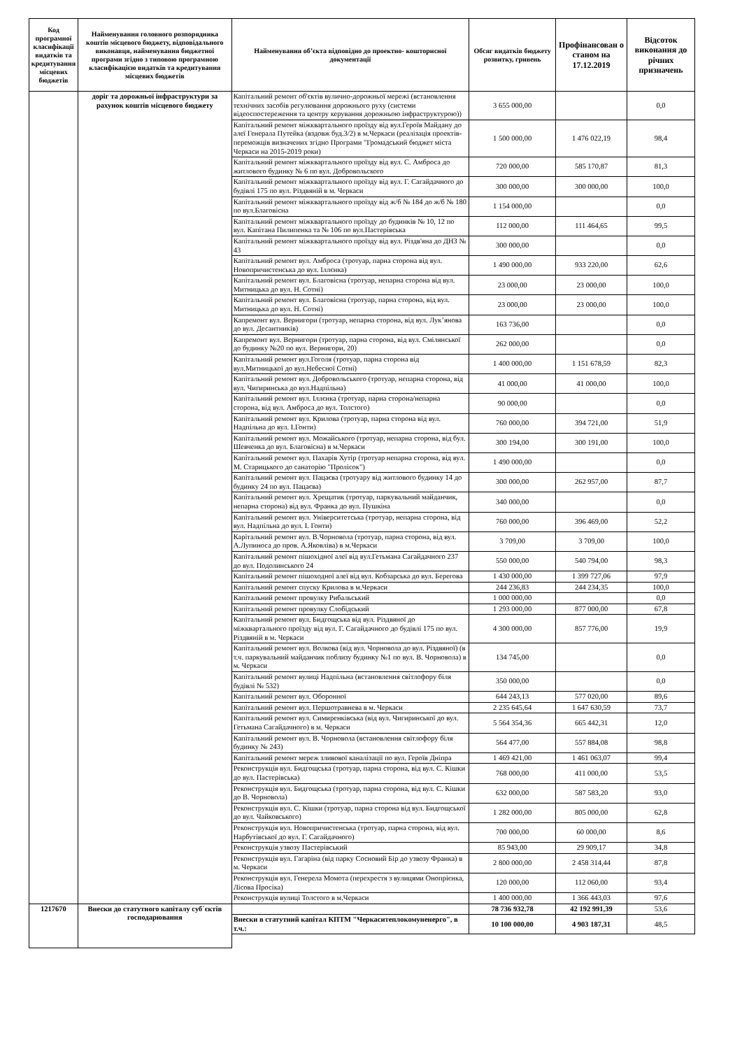| Код програмної класифікації видатків та кредитування місцевих бюджетів | Найменування головного розпорядника коштів місцевого бюджету, відповідального виконавця, найменування бюджетної програми згідно з типовою програмною класифікацією видатків та кредитування місцевих бюджетів | Найменування об’єкта відповідно до проектно- кошторисної документації | Обсяг видатків бюджету розвитку, гривень | Профінансован о станом на 17.12.2019 | Відсоток виконання до річних призначень |
| --- | --- | --- | --- | --- | --- |
| | доріг та дорожньої інфраструктури за рахунок коштів місцевого бюджету | Капітальний ремонт об'єктів вулично-дорожньої мережі (встановлення технічних засобів регулювання дорожнього руху (системи відеоспостереження та центру керування дорожньою інфраструктурою)) | 3 655 000,00 | | 0,0 |
| | | Капітальний ремонт міжквартального проїзду від вул.Героїв Майдану до алеї Генерала Путейка (вздовж буд.3/2) в м.Черкаси (реалізація проектів-переможців визначених згідно Програми "Громадський бюджет міста Черкаси на 2015-2019 роки) | 1 500 000,00 | 1 476 022,19 | 98,4 |
| | | Капітальний ремонт міжквартального проїзду від вул. С. Амброса до житлового будинку № 6 по вул. Добровольского | 720 000,00 | 585 170,87 | 81,3 |
| | | Капітальний ремонт міжквартального проїзду від вул. Г. Сагайдачного до будівлі 175 по вул. Різдвяній в м. Черкаси | 300 000,00 | 300 000,00 | 100,0 |
| | | Капітальний ремонт міжквартального проїзду від ж/б № 184 до ж/б № 180 по вул.Благовісна | 1 154 000,00 | | 0,0 |
| | | Капітальний ремонт міжквартального проїзду до будинків № 10, 12 по вул. Капітана Пилипенка та № 106 по вул.Пастерівська | 112 000,00 | 111 464,65 | 99,5 |
| | | Капітальний ремонт міжквартального проїзду від вул. Різдв'яна до ДНЗ № 43 | 300 000,00 | | 0,0 |
| | | Капітальний ремонт вул. Амброса (тротуар, парна сторона від вул. Новопричистенська до вул. Іллєнка) | 1 490 000,00 | 933 220,00 | 62,6 |
| | | Капітальний ремонт вул. Благовісна (тротуар, непарна сторона від вул. Митницька до вул. Н. Сотні) | 23 000,00 | 23 000,00 | 100,0 |
| | | Капітальний ремонт вул. Благовісна (тротуар, парна сторона, від вул. Митницька до вул. Н. Сотні) | 23 000,00 | 23 000,00 | 100,0 |
| | | Капремонт вул. Вернигори (тротуар, непарна сторона, від вул. Лук’янова до вул. Десантників) | 163 736,00 | | 0,0 |
| | | Капремонт вул. Вернигори (тротуар, парна сторона, від вул. Смілянської до будинку №20 по вул. Вернигори, 20) | 262 000,00 | | 0,0 |
| | | Капітальний ремонт вул.Гоголя (тротуар, парна сторона від вул.Митницької до вул.Небесної Сотні) | 1 400 000,00 | 1 151 678,59 | 82,3 |
| | | Капітальний ремонт вул. Добровольського (тротуар, непарна сторона, від вул. Чигиринська до вул.Надпільна) | 41 000,00 | 41 000,00 | 100,0 |
| | | Капітальний ремонт вул. Іллєнка (тротуар, парна сторона/непарна сторона, від вул. Амброса до вул. Толстого) | 90 000,00 | | 0,0 |
| | | Капітальний ремонт вул. Крилова (тротуар, парна сторона від вул. Надпільна до вул. І.Гонти) | 760 000,00 | 394 721,00 | 51,9 |
| | | Капітальний ремонт вул. Можайського (тротуар, непарна сторона, від бул. Шевченка до вул. Благовісна) в м.Черкаси | 300 194,00 | 300 191,00 | 100,0 |
| | | Капітальний ремонт вул. Пахарів Хутір (тротуар непарна сторона, від вул. М. Старицького до санаторію "Пролісок") | 1 490 000,00 | | 0,0 |
| | | Капітальний ремонт вул. Пацаєва (тротуару від житлового будинку 14 до будинку 24 по вул. Пацаєва) | 300 000,00 | 262 957,00 | 87,7 |
| | | Капітальний ремонт вул. Хрещатик (тротуар, паркувальний майданчик, непарна сторона) від вул. Франка до вул. Пушкіна | 340 000,00 | | 0,0 |
| | | Капітальний ремонт вул. Університетська (тротуар, непарна сторона, від вул. Надпільна до вул. І. Гонти) | 760 000,00 | 396 469,00 | 52,2 |
| | | Карітальний ремонт вул. В.Чорновола (тротуар, парна сторона, від вул. А.Лупиноса до пров. А.Яковліва) в м.Черкаси | 3 709,00 | 3 709,00 | 100,0 |
| | | Капітальний ремонт пішохідної алеї від вул.Гетьмана Сагайдачного 237 до вул. Подолинського 24 | 550 000,00 | 540 794,00 | 98,3 |
| | | Капітальний ремонт пішоходної алеї від вул. Кобзарська до вул. Берегова | 1 430 000,00 | 1 399 727,06 | 97,9 |
| | | Капітальний ремонт спуску Крилова в м.Черкаси | 244 236,83 | 244 234,35 | 100,0 |
| | | Капітальний ремонт провулку Рибальський | 1 000 000,00 | | 0,0 |
| | | Капітальний ремонт провулку Слобідський | 1 293 000,00 | 877 000,00 | 67,8 |
| | | Капітальний ремонт вул. Бидгощська від вул. Різдвяної до міжквартального проїзду від вул. Г. Сагайдачного до будівлі 175 по вул. Різдвяній в м. Черкаси | 4 300 000,00 | 857 776,00 | 19,9 |
| | | Капітальний ремонт вул. Волкова (від вул. Чорновола до вул. Різдвяної) (в т.ч. паркувальний майданчик поблизу будинку №1 по вул. В. Чорновола) в м. Черкаси | 134 745,00 | | 0,0 |
| | | Капітальний ремонт вулиці Надпільна (встановлення світлофору біля будівлі № 532) | 350 000,00 | | 0,0 |
| | | Капітальний ремонт вул. Оборонної | 644 243,13 | 577 020,00 | 89,6 |
| | | Капітальний ремонт вул. Першотравнева в м. Черкаси | 2 235 645,64 | 1 647 630,59 | 73,7 |
| | | Капітальний ремонт вул. Симиренківська (від вул. Чигиринської до вул. Гетьмана Сагайдачного) в м. Черкаси | 5 564 354,36 | 665 442,31 | 12,0 |
| | | Капітальний ремонт вул. В. Чорновола (встановлення світлофору біля будинку № 243) | 564 477,00 | 557 884,08 | 98,8 |
| | | Капітальний ремонт мереж зливової каналізації по вул. Героїв Дніпра | 1 469 421,00 | 1 461 063,07 | 99,4 |
| | | Реконструкція вул. Бидгощська (тротуар, парна сторона, від вул. С. Кішки до вул. Пастерівська) | 768 000,00 | 411 000,00 | 53,5 |
| | | Реконструкція вул. Бидгощська (тротуар, парна сторона, від вул. С. Кішки до В. Чорновола) | 632 000,00 | 587 583,20 | 93,0 |
| | | Реконструкція вул. С. Кішки (тротуар, парна сторона від вул. Бидгощської до вул. Чайковського) | 1 282 000,00 | 805 000,00 | 62,8 |
| | | Реконструкція вул. Новопричистенська (тротуар, парна сторона, від вул. Нарбутівської до вул. Г. Сагайдачного) | 700 000,00 | 60 000,00 | 8,6 |
| | | Реконструкція узвозу Пастерівський | 85 943,00 | 29 909,17 | 34,8 |
| | | Реконструкція вул. Гагаріна (від парку Сосновий Бір до узвозу Франка) в м. Черкаси | 2 800 000,00 | 2 458 314,44 | 87,8 |
| | | Реконструкція вул. Генерела Момота (перехрестя з вулицями Онопрієнка, Лісова Просіка) | 120 000,00 | 112 060,00 | 93,4 |
| | | Реконструкція вулиці Толстого в м.Черкаси | 1 400 000,00 | 1 366 443,03 | 97,6 |
| 1217670 | Внески до статутного капіталу суб`єктів господарювання | | 78 736 932,78 | 42 192 991,39 | 53,6 |
| | | Внески в статутний капітал КПТМ "Черкаситеплокомуненерго", в т.ч.: | 10 100 000,00 | 4 903 187,31 | 48,5 |